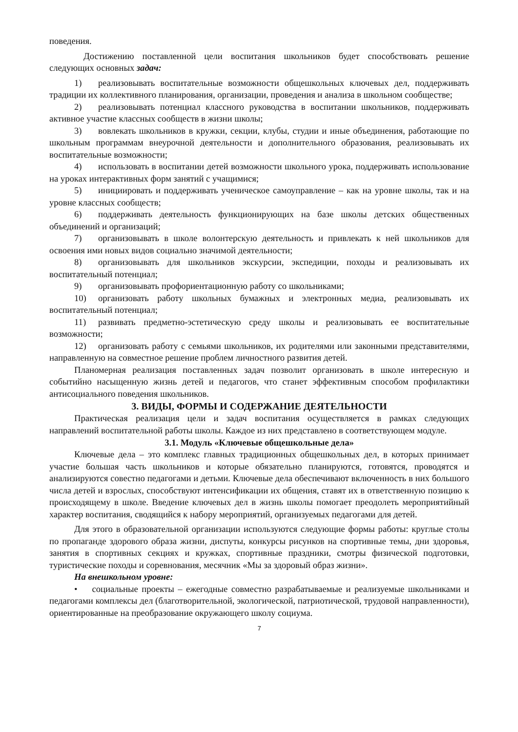поведения.
Достижению поставленной цели воспитания школьников будет способствовать решение следующих основных задач:
1) реализовывать воспитательные возможности общешкольных ключевых дел, поддерживать традиции их коллективного планирования, организации, проведения и анализа в школьном сообществе;
2) реализовывать потенциал классного руководства в воспитании школьников, поддерживать активное участие классных сообществ в жизни школы;
3) вовлекать школьников в кружки, секции, клубы, студии и иные объединения, работающие по школьным программам внеурочной деятельности и дополнительного образования, реализовывать их воспитательные возможности;
4) использовать в воспитании детей возможности школьного урока, поддерживать использование на уроках интерактивных форм занятий с учащимися;
5) инициировать и поддерживать ученическое самоуправление – как на уровне школы, так и на уровне классных сообществ;
6) поддерживать деятельность функционирующих на базе школы детских общественных объединений и организаций;
7) организовывать в школе волонтерскую деятельность и привлекать к ней школьников для освоения ими новых видов социально значимой деятельности;
8) организовывать для школьников экскурсии, экспедиции, походы и реализовывать их воспитательный потенциал;
9) организовывать профориентационную работу со школьниками;
10) организовать работу школьных бумажных и электронных медиа, реализовывать их воспитательный потенциал;
11) развивать предметно-эстетическую среду школы и реализовывать ее воспитательные возможности;
12) организовать работу с семьями школьников, их родителями или законными представителями, направленную на совместное решение проблем личностного развития детей.
Планомерная реализация поставленных задач позволит организовать в школе интересную и событийно насыщенную жизнь детей и педагогов, что станет эффективным способом профилактики антисоциального поведения школьников.
3. ВИДЫ, ФОРМЫ И СОДЕРЖАНИЕ ДЕЯТЕЛЬНОСТИ
Практическая реализация цели и задач воспитания осуществляется в рамках следующих направлений воспитательной работы школы. Каждое из них представлено в соответствующем модуле.
3.1. Модуль «Ключевые общешкольные дела»
Ключевые дела – это комплекс главных традиционных общешкольных дел, в которых принимает участие большая часть школьников и которые обязательно планируются, готовятся, проводятся и анализируются совестно педагогами и детьми. Ключевые дела обеспечивают включенность в них большого числа детей и взрослых, способствуют интенсификации их общения, ставят их в ответственную позицию к происходящему в школе. Введение ключевых дел в жизнь школы помогает преодолеть мероприятийный характер воспитания, сводящийся к набору мероприятий, организуемых педагогами для детей.
Для этого в образовательной организации используются следующие формы работы: круглые столы по пропаганде здорового образа жизни, диспуты, конкурсы рисунков на спортивные темы, дни здоровья, занятия в спортивных секциях и кружках, спортивные праздники, смотры физической подготовки, туристические походы и соревнования, месячник «Мы за здоровый образ жизни».
На внешкольном уровне:
• социальные проекты – ежегодные совместно разрабатываемые и реализуемые школьниками и педагогами комплексы дел (благотворительной, экологической, патриотической, трудовой направленности), ориентированные на преобразование окружающего школу социума.
7